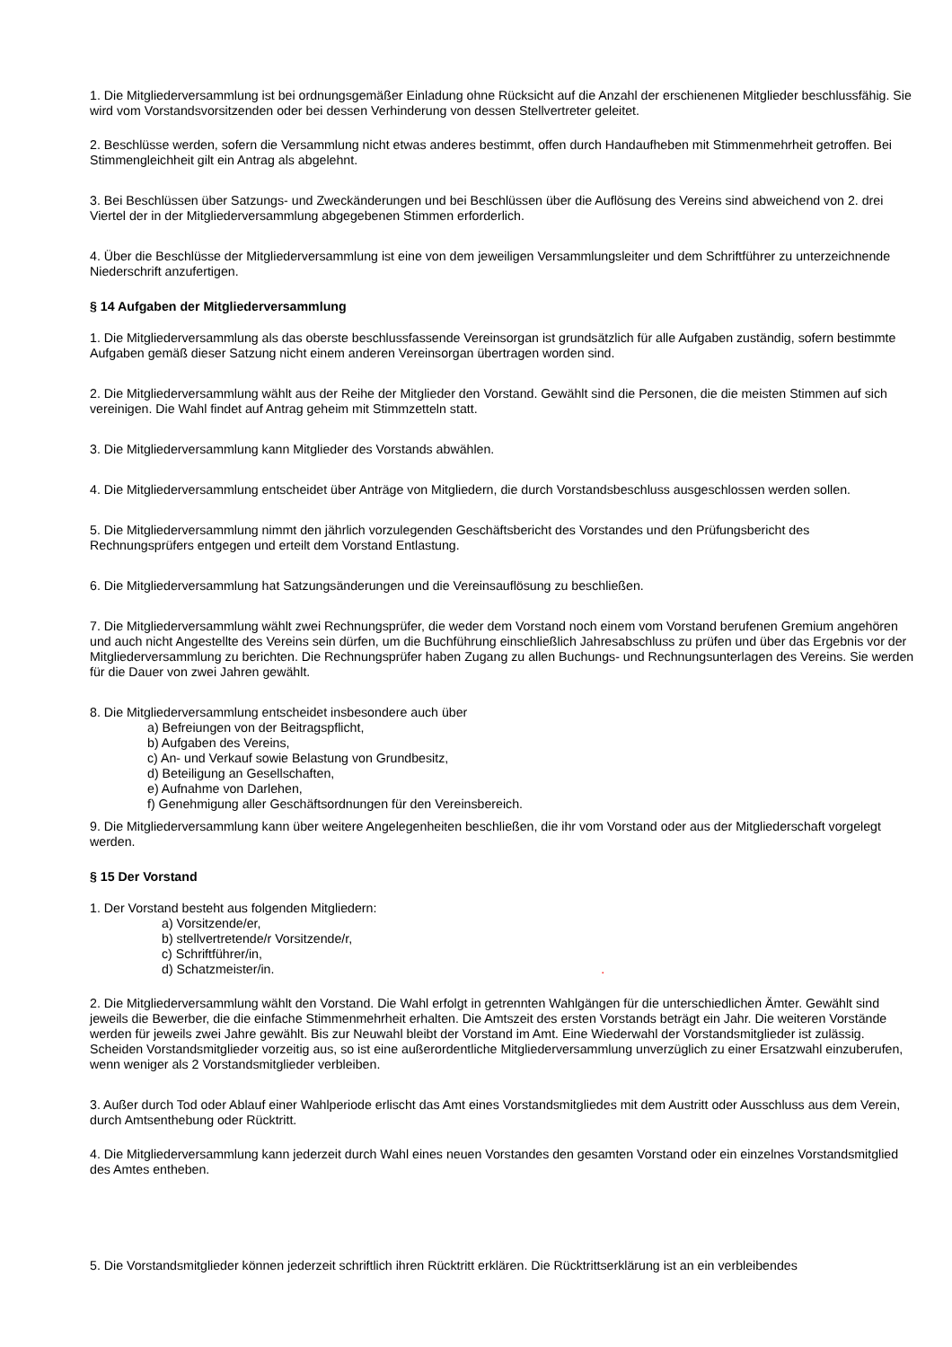1. Die Mitgliederversammlung ist bei ordnungsgemäßer Einladung ohne Rücksicht auf die Anzahl der erschienenen Mitglieder beschlussfähig. Sie wird vom Vorstandsvorsitzenden oder bei dessen Verhinderung von dessen Stellvertreter geleitet.
2. Beschlüsse werden, sofern die Versammlung nicht etwas anderes bestimmt, offen durch Handaufheben mit Stimmenmehrheit getroffen. Bei Stimmengleichheit gilt ein Antrag als abgelehnt.
3. Bei Beschlüssen über Satzungs- und Zweckänderungen und bei Beschlüssen über die Auflösung des Vereins sind abweichend von 2. drei Viertel der in der Mitgliederversammlung abgegebenen Stimmen erforderlich.
4. Über die Beschlüsse der Mitgliederversammlung ist eine von dem jeweiligen Versammlungsleiter und dem Schriftführer zu unterzeichnende Niederschrift anzufertigen.
§ 14 Aufgaben der Mitgliederversammlung
1. Die Mitgliederversammlung als das oberste beschlussfassende Vereinsorgan ist grundsätzlich für alle Aufgaben zuständig, sofern bestimmte Aufgaben gemäß dieser Satzung nicht einem anderen Vereinsorgan übertragen worden sind.
2. Die Mitgliederversammlung wählt aus der Reihe der Mitglieder den Vorstand. Gewählt sind die Personen, die die meisten Stimmen auf sich vereinigen. Die Wahl findet auf Antrag geheim mit Stimmzetteln statt.
3. Die Mitgliederversammlung kann Mitglieder des Vorstands abwählen.
4. Die Mitgliederversammlung entscheidet über Anträge von Mitgliedern, die durch Vorstandsbeschluss ausgeschlossen werden sollen.
5. Die Mitgliederversammlung nimmt den jährlich vorzulegenden Geschäftsbericht des Vorstandes und den Prüfungsbericht des Rechnungsprüfers entgegen und erteilt dem Vorstand Entlastung.
6. Die Mitgliederversammlung hat Satzungsänderungen und die Vereinsauflösung zu beschließen.
7. Die Mitgliederversammlung wählt zwei Rechnungsprüfer, die weder dem Vorstand noch einem vom Vorstand berufenen Gremium angehören und auch nicht Angestellte des Vereins sein dürfen, um die Buchführung einschließlich Jahresabschluss zu prüfen und über das Ergebnis vor der Mitgliederversammlung zu berichten. Die Rechnungsprüfer haben Zugang zu allen Buchungs- und Rechnungsunterlagen des Vereins. Sie werden für die Dauer von zwei Jahren gewählt.
8. Die Mitgliederversammlung entscheidet insbesondere auch über
a) Befreiungen von der Beitragspflicht,
b) Aufgaben des Vereins,
c) An- und Verkauf sowie Belastung von Grundbesitz,
d) Beteiligung an Gesellschaften,
e) Aufnahme von Darlehen,
f) Genehmigung aller Geschäftsordnungen für den Vereinsbereich.
9. Die Mitgliederversammlung kann über weitere Angelegenheiten beschließen, die ihr vom Vorstand oder aus der Mitgliederschaft vorgelegt werden.
§ 15 Der Vorstand
1. Der Vorstand besteht aus folgenden Mitgliedern:
a) Vorsitzende/er,
b) stellvertretende/r Vorsitzende/r,
c) Schriftführer/in,
d) Schatzmeister/in. .
2. Die Mitgliederversammlung wählt den Vorstand. Die Wahl erfolgt in getrennten Wahlgängen für die unterschiedlichen Ämter. Gewählt sind jeweils die Bewerber, die die einfache Stimmenmehrheit erhalten. Die Amtszeit des ersten Vorstands beträgt ein Jahr. Die weiteren Vorstände werden für jeweils zwei Jahre gewählt. Bis zur Neuwahl bleibt der Vorstand im Amt. Eine Wiederwahl der Vorstandsmitglieder ist zulässig. Scheiden Vorstandsmitglieder vorzeitig aus, so ist eine außerordentliche Mitgliederversammlung unverzüglich zu einer Ersatzwahl einzuberufen, wenn weniger als 2 Vorstandsmitglieder verbleiben.
3. Außer durch Tod oder Ablauf einer Wahlperiode erlischt das Amt eines Vorstandsmitgliedes mit dem Austritt oder Ausschluss aus dem Verein, durch Amtsenthebung oder Rücktritt.
4. Die Mitgliederversammlung kann jederzeit durch Wahl eines neuen Vorstandes den gesamten Vorstand oder ein einzelnes Vorstandsmitglied des Amtes entheben.
5. Die Vorstandsmitglieder können jederzeit schriftlich ihren Rücktritt erklären. Die Rücktrittserklärung ist an ein verbleibendes